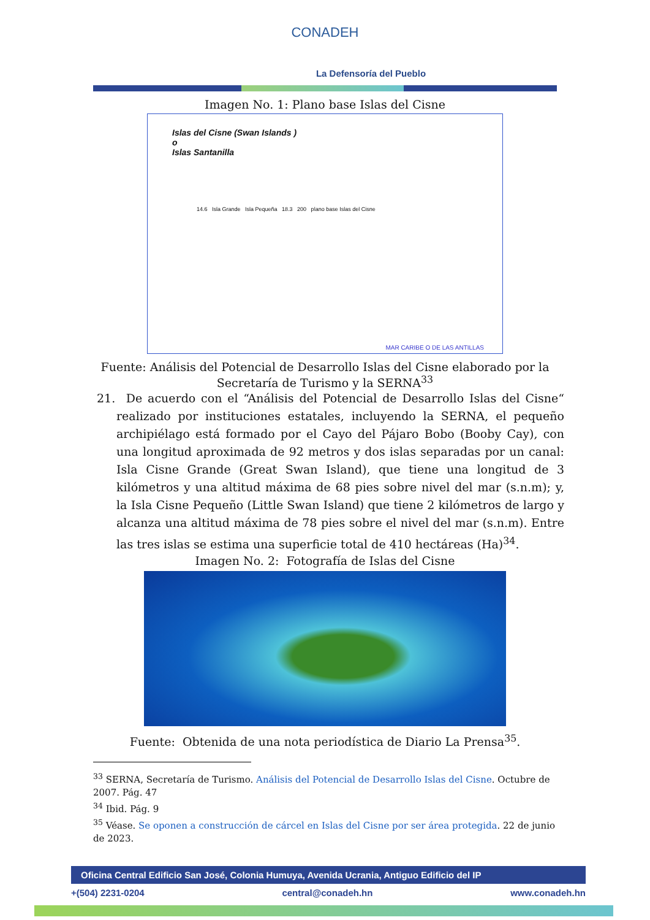CONADEH
La Defensoría del Pueblo
Imagen No. 1: Plano base Islas del Cisne
Islas del Cisne (Swan Islands )
o
Islas Santanilla
14.6 Isla Grande Isla Pequeña 18.3 200 plano base Islas del Cisne
MAR CARIBE O DE LAS ANTILLAS
Fuente: Análisis del Potencial de Desarrollo Islas del Cisne elaborado por la
Secretaría de Turismo y la SERNA<sup>33</sup>
21. De acuerdo con el “Análisis del Potencial de Desarrollo Islas del Cisne“ realizado por instituciones estatales, incluyendo la SERNA, el pequeño archipiélago está formado por el Cayo del Pájaro Bobo (Booby Cay), con una longitud aproximada de 92 metros y dos islas separadas por un canal: Isla Cisne Grande (Great Swan Island), que tiene una longitud de 3 kilómetros y una altitud máxima de 68 pies sobre nivel del mar (s.n.m); y, la Isla Cisne Pequeño (Little Swan Island) que tiene 2 kilómetros de largo y alcanza una altitud máxima de 78 pies sobre el nivel del mar (s.n.m). Entre las tres islas se estima una superficie total de 410 hectáreas (Ha)<sup>34</sup>.
Imagen No. 2: Fotografía de Islas del Cisne
Fuente: Obtenida de una nota periodística de Diario La Prensa<sup>35</sup>.
<sup>33</sup> SERNA, Secretaría de Turismo. Análisis del Potencial de Desarrollo Islas del Cisne. Octubre de 2007. Pág. 47
<sup>34</sup> Ibid. Pág. 9
<sup>35</sup> Véase. Se oponen a construcción de cárcel en Islas del Cisne por ser área protegida. 22 de junio de 2023.
Oficina Central Edificio San José, Colonia Humuya, Avenida Ucrania, Antiguo Edificio del IP
+(504) 2231-0204 central@conadeh.hn www.conadeh.hn